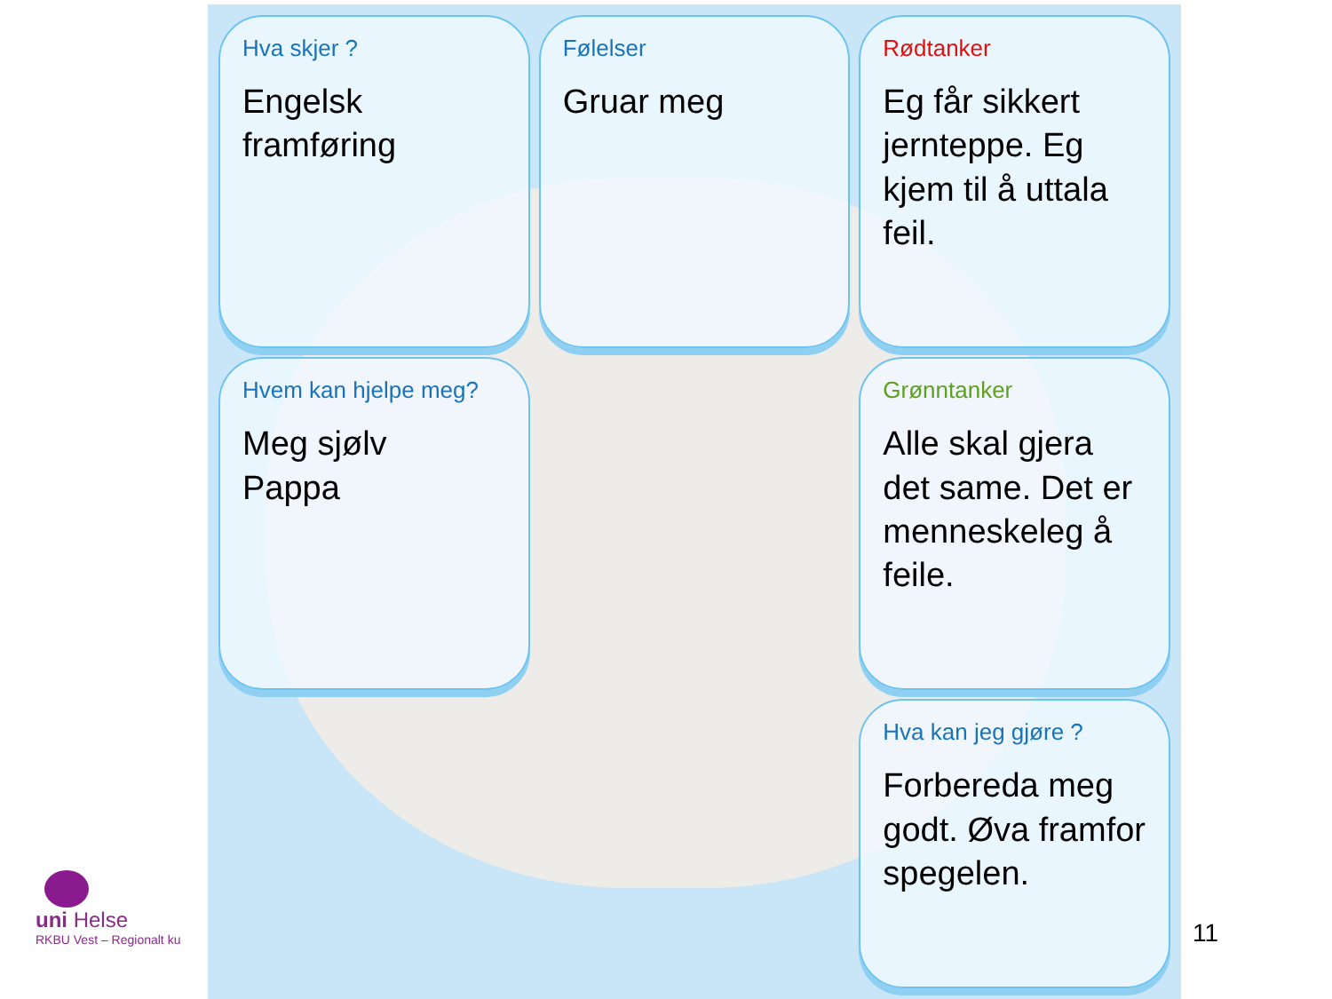Hva skjer ?
Engelsk framføring
Følelser
Gruar meg
Rødtanker
Eg får sikkert jernteppe. Eg kjem til å uttala feil.
Hvem kan hjelpe meg?
Meg sjølv
Pappa
Grønntanker
Alle skal gjera det same. Det er menneskeleg å feile.
Hva kan jeg gjøre ?
Forbereda meg godt. Øva framfor spegelen.
uni Helse
RKBU Vest – Regionalt ku
11